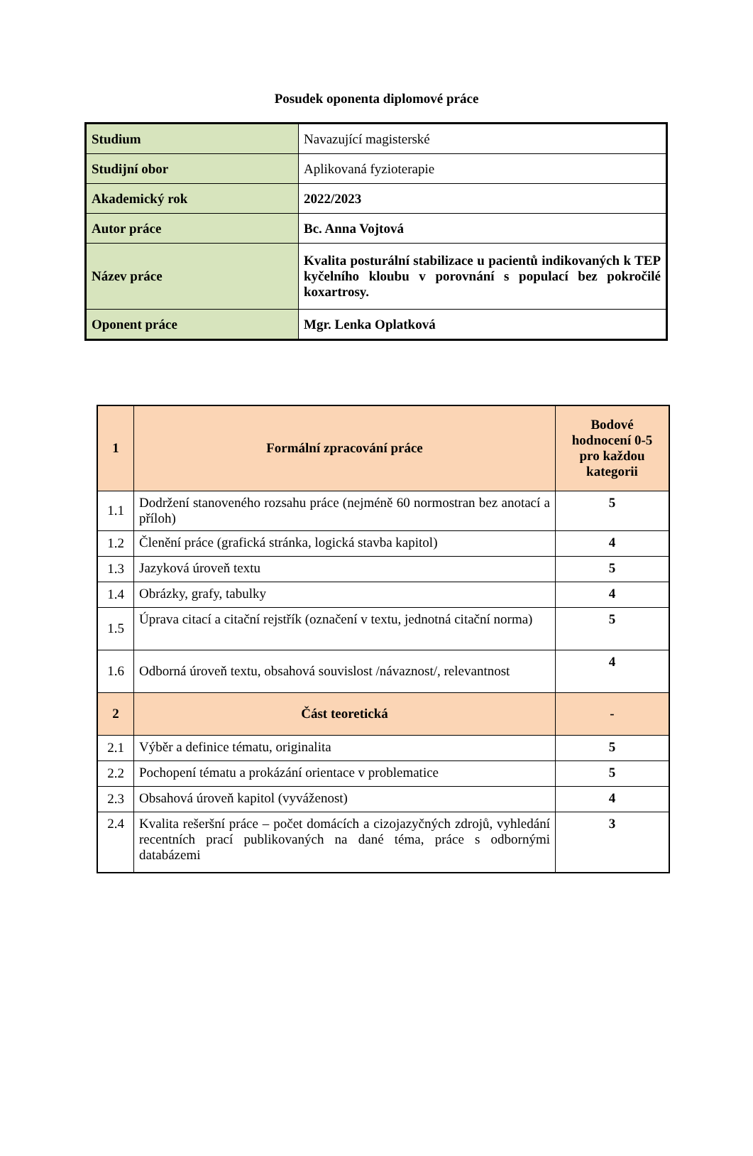Posudek oponenta diplomové práce
| Studium | Navazující magisterské |
| Studijní obor | Aplikovaná fyzioterapie |
| Akademický rok | 2022/2023 |
| Autor práce | Bc. Anna Vojtová |
| Název práce | Kvalita posturální stabilizace u pacientů indikovaných k TEP kyčelního kloubu v porovnání s populací bez pokročilé koxartrosy. |
| Oponent práce | Mgr. Lenka Oplatková |
| 1 | Formální zpracování práce | Bodové hodnocení 0-5 pro každou kategorii |
| --- | --- | --- |
| 1.1 | Dodržení stanoveného rozsahu práce (nejméně 60 normostran bez anotací a příloh) | 5 |
| 1.2 | Členění práce (grafická stránka, logická stavba kapitol) | 4 |
| 1.3 | Jazyková úroveň textu | 5 |
| 1.4 | Obrázky, grafy, tabulky | 4 |
| 1.5 | Úprava citací a citační rejstřík (označení v textu, jednotná citační norma) | 5 |
| 1.6 | Odborná úroveň textu, obsahová souvislost /návaznost/, relevantnost | 4 |
| 2 | Část teoretická | - |
| 2.1 | Výběr a definice tématu, originalita | 5 |
| 2.2 | Pochopení tématu a prokázání orientace v problematice | 5 |
| 2.3 | Obsahová úroveň kapitol (vyváženost) | 4 |
| 2.4 | Kvalita rešeršní práce – počet domácích a cizojazyčných zdrojů, vyhledání recentních prací publikovaných na dané téma, práce s odbornými databázemi | 3 |